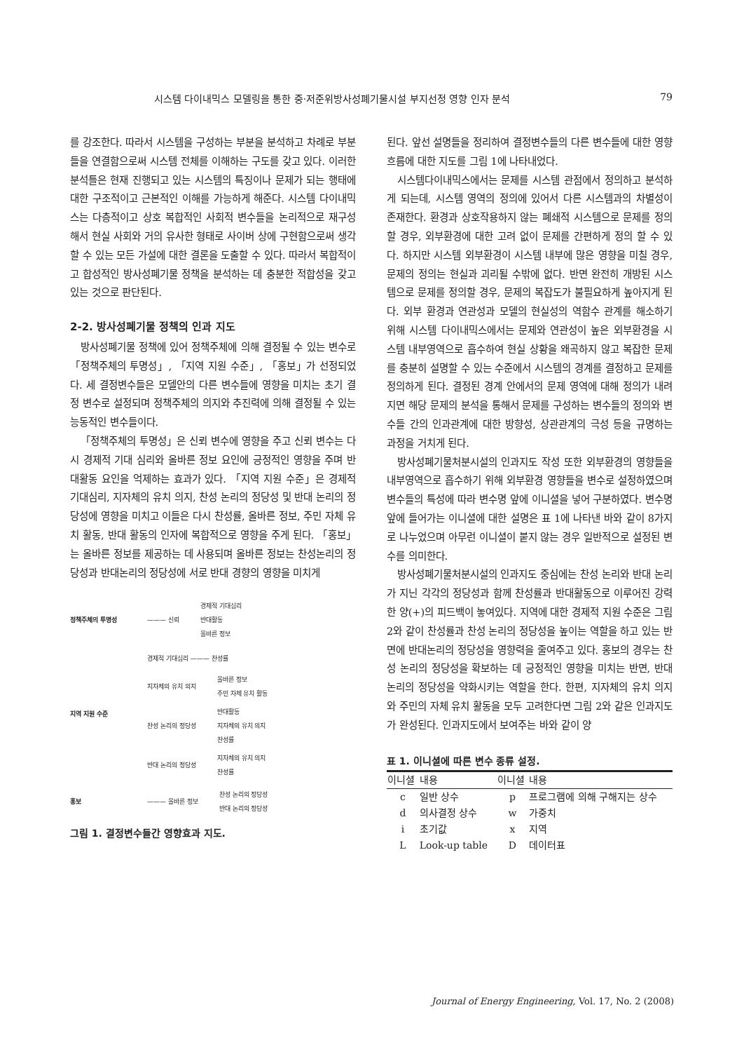시스템 다이내믹스 모델링을 통한 중·저준위방사성폐기물시설 부지선정 영향 인자 분석 79
를 강조한다. 따라서 시스템을 구성하는 부분을 분석하고 차례로 부분들을 연결함으로써 시스템 전체를 이해하는 구도를 갖고 있다. 이러한 분석틀은 현재 진행되고 있는 시스템의 특징이나 문제가 되는 행태에 대한 구조적이고 근본적인 이해를 가능하게 해준다. 시스템 다이내믹스는 다층적이고 상호 복합적인 사회적 변수들을 논리적으로 재구성해서 현실 사회와 거의 유사한 형태로 사이버 상에 구현함으로써 생각할 수 있는 모든 가설에 대한 결론을 도출할 수 있다. 따라서 복합적이고 합성적인 방사성폐기물 정책을 분석하는 데 충분한 적합성을 갖고 있는 것으로 판단된다.
2-2. 방사성폐기물 정책의 인과 지도
방사성폐기물 정책에 있어 정책주체에 의해 결정될 수 있는 변수로 「정책주체의 투명성」, 「지역 지원 수준」, 「홍보」가 선정되었다. 세 결정변수들은 모델안의 다른 변수들에 영향을 미치는 초기 결정 변수로 설정되며 정책주체의 의지와 추진력에 의해 결정될 수 있는 능동적인 변수들이다.
「정책주체의 투명성」은 신뢰 변수에 영향을 주고 신뢰 변수는 다시 경제적 기대 심리와 올바른 정보 요인에 긍정적인 영향을 주며 반대활동 요인을 억제하는 효과가 있다. 「지역 지원 수준」은 경제적 기대심리, 지자체의 유치 의지, 찬성 논리의 정당성 및 반대 논리의 정당성에 영향을 미치고 이들은 다시 찬성률, 올바른 정보, 주민 자체 유치 활동, 반대 활동의 인자에 복합적으로 영향을 주게 된다. 「홍보」는 올바른 정보를 제공하는 데 사용되며 올바른 정보는 찬성논리의 정당성과 반대논리의 정당성에 서로 반대 경향의 영향을 미치게
정책주체의 투명성 ——— 신뢰
경제적 기대심리
반대활동
올바른 정보
지역 지원 수준
경제적 기대심리 ——— 찬성률
지자체의 유치 의지
올바른 정보
주민 자체 유치 활동
찬성 논리의 정당성
반대활동
지자체의 유치 의지
찬성률
반대 논리의 정당성
지자체의 유치 의지
찬성률
홍보 ——— 올바른 정보
찬성 논리의 정당성
반대 논리의 정당성
그림 1. 결정변수들간 영향효과 지도.
된다. 앞선 설명들을 정리하여 결정변수들의 다른 변수들에 대한 영향 흐름에 대한 지도를 그림 1에 나타내었다.
시스템다이내믹스에서는 문제를 시스템 관점에서 정의하고 분석하게 되는데, 시스템 영역의 정의에 있어서 다른 시스템과의 차별성이 존재한다. 환경과 상호작용하지 않는 폐쇄적 시스템으로 문제를 정의할 경우, 외부환경에 대한 고려 없이 문제를 간편하게 정의 할 수 있다. 하지만 시스템 외부환경이 시스템 내부에 많은 영향을 미칠 경우, 문제의 정의는 현실과 괴리될 수밖에 없다. 반면 완전히 개방된 시스템으로 문제를 정의할 경우, 문제의 복잡도가 불필요하게 높아지게 된다. 외부 환경과 연관성과 모델의 현실성의 역함수 관계를 해소하기 위해 시스템 다이내믹스에서는 문제와 연관성이 높은 외부환경을 시스템 내부영역으로 흡수하여 현실 상황을 왜곡하지 않고 복잡한 문제를 충분히 설명할 수 있는 수준에서 시스템의 경계를 결정하고 문제를 정의하게 된다. 결정된 경계 안에서의 문제 영역에 대해 정의가 내려지면 해당 문제의 분석을 통해서 문제를 구성하는 변수들의 정의와 변수들 간의 인과관계에 대한 방향성, 상관관계의 극성 등을 규명하는 과정을 거치게 된다.
방사성폐기물처분시설의 인과지도 작성 또한 외부환경의 영향들을 내부영역으로 흡수하기 위해 외부환경 영향들을 변수로 설정하였으며 변수들의 특성에 따라 변수명 앞에 이니셜을 넣어 구분하였다. 변수명 앞에 들어가는 이니셜에 대한 설명은 표 1에 나타낸 바와 같이 8가지로 나누었으며 아무런 이니셜이 붙지 않는 경우 일반적으로 설정된 변수를 의미한다.
방사성폐기물처분시설의 인과지도 중심에는 찬성 논리와 반대 논리가 지닌 각각의 정당성과 함께 찬성률과 반대활동으로 이루어진 강력한 양(+)의 피드백이 놓여있다. 지역에 대한 경제적 지원 수준은 그림 2와 같이 찬성률과 찬성 논리의 정당성을 높이는 역할을 하고 있는 반면에 반대논리의 정당성을 영향력을 줄여주고 있다. 홍보의 경우는 찬성 논리의 정당성을 확보하는 데 긍정적인 영향을 미치는 반면, 반대 논리의 정당성을 약화시키는 역할을 한다. 한편, 지자체의 유치 의지와 주민의 자체 유치 활동을 모두 고려한다면 그림 2와 같은 인과지도가 완성된다. 인과지도에서 보여주는 바와 같이 양
표 1. 이니셜에 따른 변수 종류 설정.
| 이니셜 | 내용 | 이니셜 | 내용 |
| --- | --- | --- | --- |
| c | 일반 상수 | p | 프로그램에 의해 구해지는 상수 |
| d | 의사결정 상수 | w | 가중치 |
| i | 초기값 | x | 지역 |
| L | Look-up table | D | 데이터표 |
Journal of Energy Engineering, Vol. 17, No. 2 (2008)